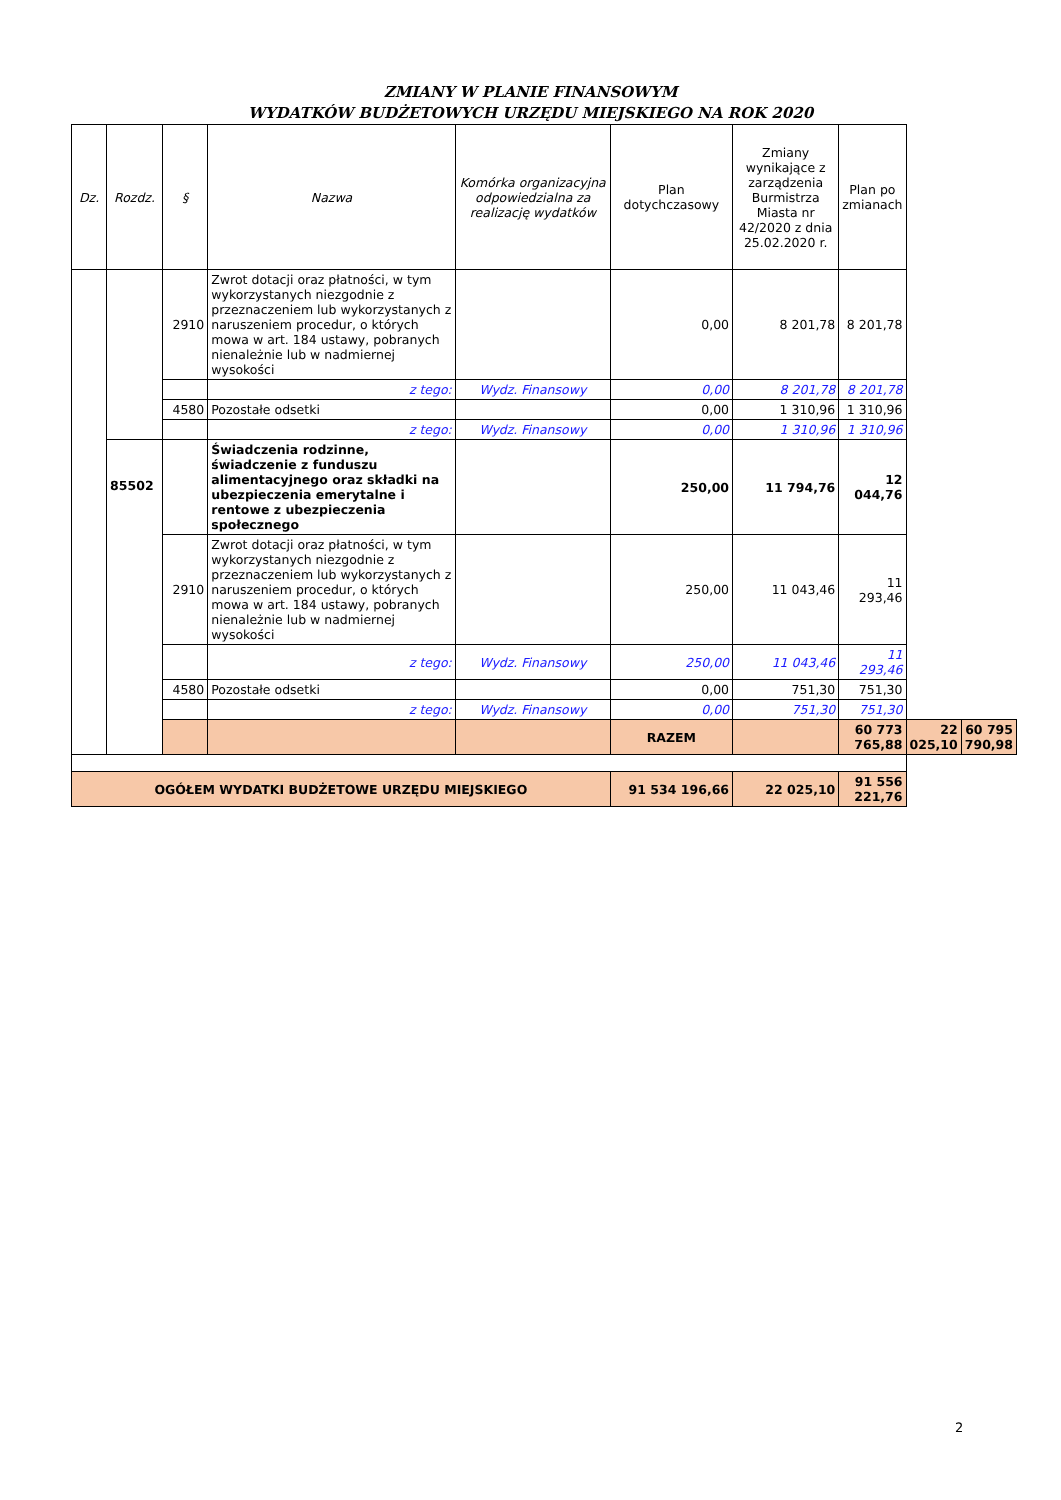ZMIANY W PLANIE FINANSOWYM
WYDATKÓW BUDŻETOWYCH URZĘDU MIEJSKIEGO NA ROK 2020
| Dz. | Rozdz. | § | Nazwa | Komórka organizacyjna odpowiedzialna za realizację wydatków | Plan dotychczasowy | Zmiany wynikające z zarządzenia Burmistrza Miasta nr 42/2020 z dnia 25.02.2020 r. | Plan po zmianach | | |
| --- | --- | --- | --- | --- | --- | --- | --- | --- | --- |
| | | 2910 | Zwrot dotacji oraz płatności, w tym wykorzystanych niezgodnie z przeznaczeniem lub wykorzystanych z naruszeniem procedur, o których mowa w art. 184 ustawy, pobranych nienależnie lub w nadmiernej wysokości | | 0,00 | 8 201,78 | 8 201,78 | | |
| | | | z tego: | Wydz. Finansowy | 0,00 | 8 201,78 | 8 201,78 | | |
| | | 4580 | Pozostałe odsetki | | 0,00 | 1 310,96 | 1 310,96 | | |
| | | | z tego: | Wydz. Finansowy | 0,00 | 1 310,96 | 1 310,96 | | |
| | 85502 | | Świadczenia rodzinne, świadczenie z funduszu alimentacyjnego oraz składki na ubezpieczenia emerytalne i rentowe z ubezpieczenia społecznego | | 250,00 | 11 794,76 | 12 044,76 | | |
| | | 2910 | Zwrot dotacji oraz płatności, w tym wykorzystanych niezgodnie z przeznaczeniem lub wykorzystanych z naruszeniem procedur, o których mowa w art. 184 ustawy, pobranych nienależnie lub w nadmiernej wysokości | | 250,00 | 11 043,46 | 11 293,46 | | |
| | | | z tego: | Wydz. Finansowy | 250,00 | 11 043,46 | 11 293,46 | | |
| | | 4580 | Pozostałe odsetki | | 0,00 | 751,30 | 751,30 | | |
| | | | z tego: | Wydz. Finansowy | 0,00 | 751,30 | 751,30 | | |
| | | | | | RAZEM | | 60 773 765,88 | 22 025,10 | 60 795 790,98 |
| OGÓŁEM WYDATKI BUDŻETOWE URZĘDU MIEJSKIEGO | | | | | 91 534 196,66 | 22 025,10 | 91 556 221,76 | | |
2